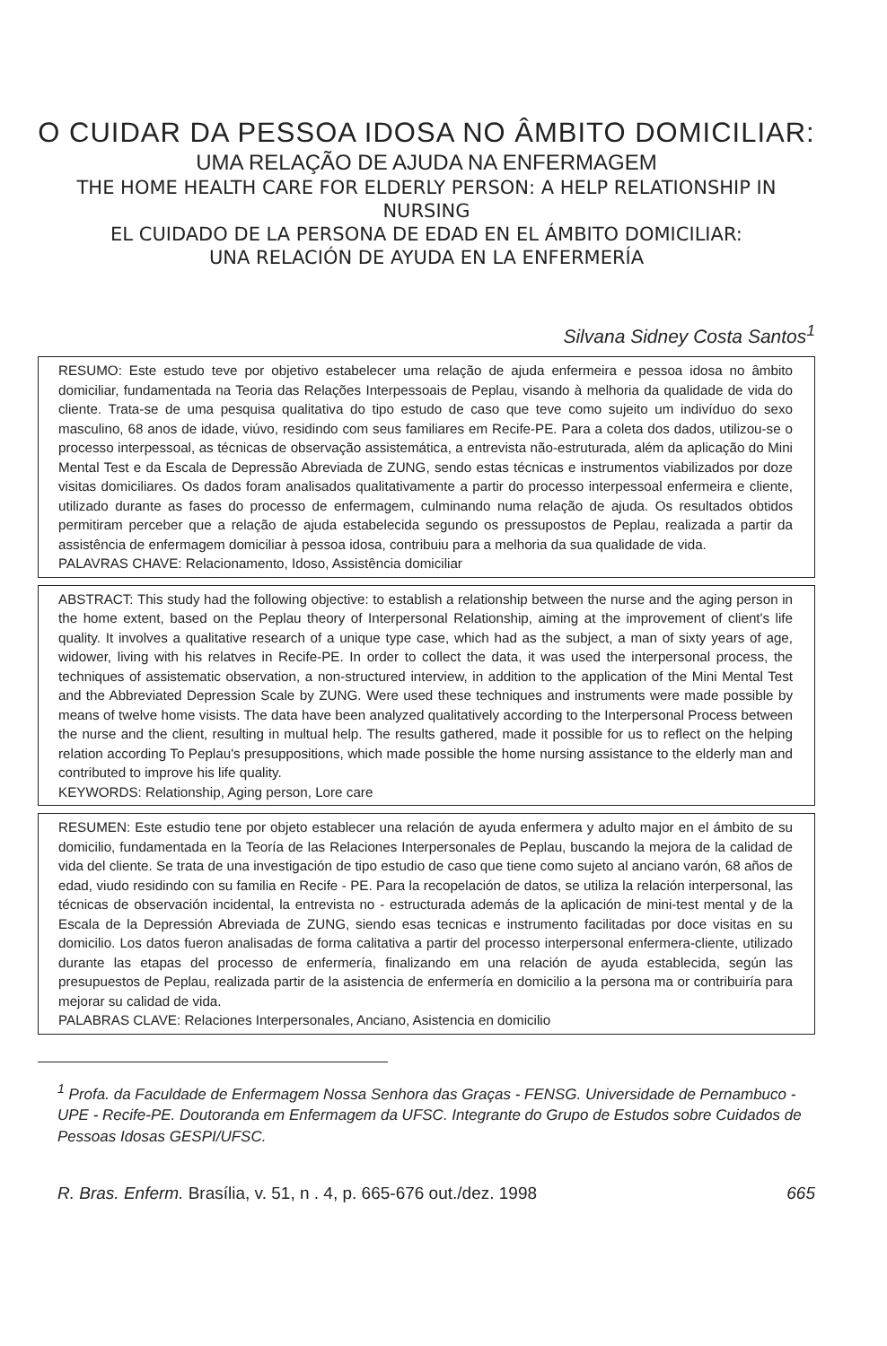O CUIDAR DA PESSOA IDOSA NO ÂMBITO DOMICILIAR:
UMA RELAÇÃO DE AJUDA NA ENFERMAGEM
THE HOME HEALTH CARE FOR ELDERLY PERSON: A HELP RELATIONSHIP IN NURSING
EL CUIDADO DE LA PERSONA DE EDAD EN EL ÁMBITO DOMICILIAR:
UNA RELACIÓN DE AYUDA EN LA ENFERMERÍA
Silvana Sidney Costa Santos<sup>1</sup>
RESUMO: Este estudo teve por objetivo estabelecer uma relação de ajuda enfermeira e pessoa idosa no âmbito domiciliar, fundamentada na Teoria das Relações Interpessoais de Peplau, visando à melhoria da qualidade de vida do cliente. Trata-se de uma pesquisa qualitativa do tipo estudo de caso que teve como sujeito um indivíduo do sexo masculino, 68 anos de idade, viúvo, residindo com seus familiares em Recife-PE. Para a coleta dos dados, utilizou-se o processo interpessoal, as técnicas de observação assistemática, a entrevista não-estruturada, além da aplicação do Mini Mental Test e da Escala de Depressão Abreviada de ZUNG, sendo estas técnicas e instrumentos viabilizados por doze visitas domiciliares. Os dados foram analisados qualitativamente a partir do processo interpessoal enfermeira e cliente, utilizado durante as fases do processo de enfermagem, culminando numa relação de ajuda. Os resultados obtidos permitiram perceber que a relação de ajuda estabelecida segundo os pressupostos de Peplau, realizada a partir da assistência de enfermagem domiciliar à pessoa idosa, contribuiu para a melhoria da sua qualidade de vida.
PALAVRAS CHAVE: Relacionamento, Idoso, Assistência domiciliar
ABSTRACT: This study had the following objective: to establish a relationship between the nurse and the aging person in the home extent, based on the Peplau theory of Interpersonal Relationship, aiming at the improvement of client's life quality. It involves a qualitative research of a unique type case, which had as the subject, a man of sixty years of age, widower, living with his relatves in Recife-PE. In order to collect the data, it was used the interpersonal process, the techniques of assistematic observation, a non-structured interview, in addition to the application of the Mini Mental Test and the Abbreviated Depression Scale by ZUNG. Were used these techniques and instruments were made possible by means of twelve home visists. The data have been analyzed qualitatively according to the Interpersonal Process between the nurse and the client, resulting in multual help. The results gathered, made it possible for us to reflect on the helping relation according To Peplau's presuppositions, which made possible the home nursing assistance to the elderly man and contributed to improve his life quality.
KEYWORDS: Relationship, Aging person, Lore care
RESUMEN: Este estudio tene por objeto establecer una relación de ayuda enfermera y adulto major en el ámbito de su domicilio, fundamentada en la Teoría de las Relaciones Interpersonales de Peplau, buscando la mejora de la calidad de vida del cliente. Se trata de una investigación de tipo estudio de caso que tiene como sujeto al anciano varón, 68 años de edad, viudo residindo con su familia en Recife - PE. Para la recopelación de datos, se utiliza la relación interpersonal, las técnicas de observación incidental, la entrevista no - estructurada además de la aplicación de mini-test mental y de la Escala de la Depressión Abreviada de ZUNG, siendo esas tecnicas e instrumento facilitadas por doce visitas en su domicilio. Los datos fueron analisadas de forma calitativa a partir del processo interpersonal enfermera-cliente, utilizado durante las etapas del processo de enfermería, finalizando em una relación de ayuda establecida, según las presupuestos de Peplau, realizada partir de la asistencia de enfermería en domicilio a la persona ma or contribuiría para mejorar su calidad de vida.
PALABRAS CLAVE: Relaciones Interpersonales, Anciano, Asistencia en domicilio
<sup>1</sup> Profa. da Faculdade de Enfermagem Nossa Senhora das Graças - FENSG. Universidade de Pernambuco - UPE - Recife-PE. Doutoranda em Enfermagem da UFSC. Integrante do Grupo de Estudos sobre Cuidados de Pessoas Idosas GESPI/UFSC.
R. Bras. Enferm. Brasília, v. 51, n . 4, p. 665-676 out./dez. 1998 665